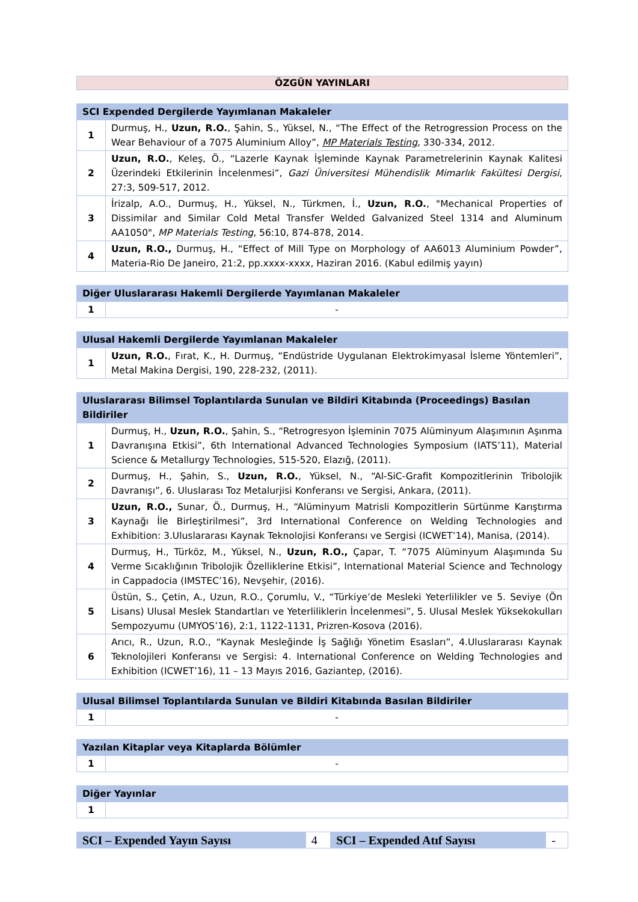ÖZGÜN YAYINLARI
| SCI Expended Dergilerde Yayımlanan Makaleler | |
| --- | --- |
| 1 | Durmuş, H., Uzun, R.O. , Şahin, S., Yüksel, N., “The Effect of the Retrogression Process on the Wear Behaviour of a 7075 Aluminium Alloy”, MP Materials Testing , 330-334, 2012. |
| 2 | Uzun, R.O. , Keleş, Ö., “Lazerle Kaynak İşleminde Kaynak Parametrelerinin Kaynak Kalitesi Üzerindeki Etkilerinin İncelenmesi”, Gazi Üniversitesi Mühendislik Mimarlık Fakültesi Dergisi , 27:3, 509-517, 2012. |
| 3 | İrizalp, A.O., Durmuş, H., Yüksel, N., Türkmen, İ., Uzun, R.O. , "Mechanical Properties of Dissimilar and Similar Cold Metal Transfer Welded Galvanized Steel 1314 and Aluminum AA1050", MP Materials Testing , 56:10, 874-878, 2014. |
| 4 | Uzun, R.O., Durmuş, H., “Effect of Mill Type on Morphology of AA6013 Aluminium Powder”, Materia-Rio De Janeiro, 21:2, pp.xxxx-xxxx, Haziran 2016. (Kabul edilmiş yayın) |
| Diğer Uluslararası Hakemli Dergilerde Yayımlanan Makaleler | |
| --- | --- |
| 1 | - |
| Ulusal Hakemli Dergilerde Yayımlanan Makaleler | |
| --- | --- |
| 1 | Uzun, R.O. , Fırat, K., H. Durmuş, “Endüstride Uygulanan Elektrokimyasal İsleme Yöntemleri”, Metal Makina Dergisi, 190, 228-232, (2011). |
| Uluslararası Bilimsel Toplantılarda Sunulan ve Bildiri Kitabında (Proceedings) Basılan Bildiriler | |
| --- | --- |
| 1 | Durmuş, H., Uzun, R.O. , Şahin, S., “Retrogresyon İşleminin 7075 Alüminyum Alaşımının Aşınma Davranışına Etkisi”, 6th International Advanced Technologies Symposium (IATS’11), Material Science & Metallurgy Technologies, 515-520, Elazığ, (2011). |
| 2 | Durmuş, H., Şahin, S., Uzun, R.O. , Yüksel, N., “Al-SiC-Grafit Kompozitlerinin Tribolojik Davranışı”, 6. Uluslarası Toz Metalurjisi Konferansı ve Sergisi, Ankara, (2011). |
| 3 | Uzun, R.O., Sunar, Ö., Durmuş, H., “Alüminyum Matrisli Kompozitlerin Sürtünme Karıştırma Kaynağı İle Birleştirilmesi”, 3rd International Conference on Welding Technologies and Exhibition: 3.Uluslararası Kaynak Teknolojisi Konferansı ve Sergisi (ICWET’14), Manisa, (2014). |
| 4 | Durmuş, H., Türköz, M., Yüksel, N., Uzun, R.O., Çapar, T. “7075 Alüminyum Alaşımında Su Verme Sıcaklığının Tribolojik Özelliklerine Etkisi”, International Material Science and Technology in Cappadocia (IMSTEC’16), Nevşehir, (2016). |
| 5 | Üstün, S., Çetin, A., Uzun, R.O., Çorumlu, V., “Türkiye’de Mesleki Yeterlilikler ve 5. Seviye (Ön Lisans) Ulusal Meslek Standartları ve Yeterliliklerin İncelenmesi”, 5. Ulusal Meslek Yüksekokulları Sempozyumu (UMYOS’16), 2:1, 1122-1131, Prizren-Kosova (2016). |
| 6 | Arıcı, R., Uzun, R.O., “Kaynak Mesleğinde İş Sağlığı Yönetim Esasları”, 4.Uluslararası Kaynak Teknolojileri Konferansı ve Sergisi: 4. International Conference on Welding Technologies and Exhibition (ICWET’16), 11 – 13 Mayıs 2016, Gaziantep, (2016). |
| Ulusal Bilimsel Toplantılarda Sunulan ve Bildiri Kitabında Basılan Bildiriler | |
| --- | --- |
| 1 | - |
| Yazılan Kitaplar veya Kitaplarda Bölümler | |
| --- | --- |
| 1 | - |
| Diğer Yayınlar | |
| --- | --- |
| 1 | |
| SCI – Expended Yayın Sayısı | 4 | SCI – Expended Atıf Sayısı | - |